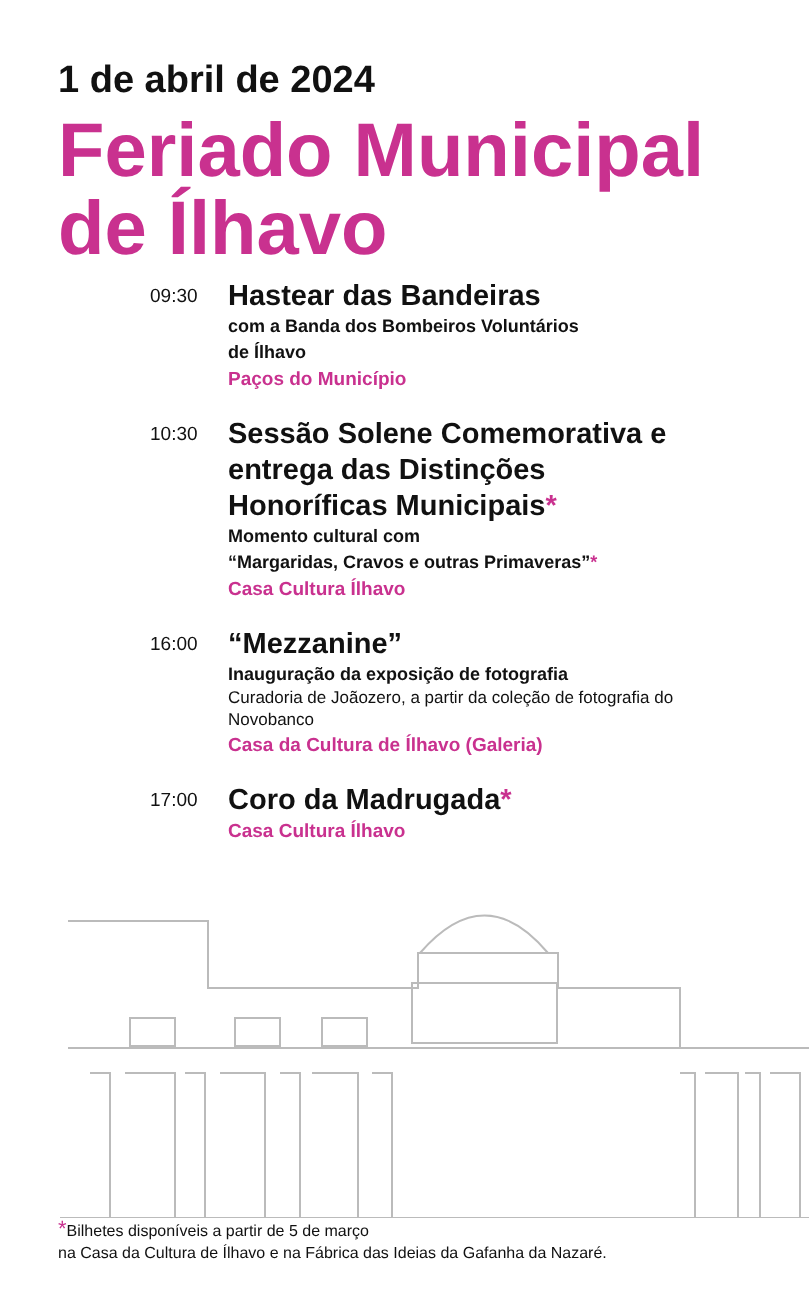1 de abril de 2024
Feriado Municipal de Ílhavo
09:30
Hastear das Bandeiras
com a Banda dos Bombeiros Voluntários
de Ílhavo
Paços do Município
10:30
Sessão Solene Comemorativa e entrega das Distinções Honoríficas Municipais*
Momento cultural com
“Margaridas, Cravos e outras Primaveras”*
Casa Cultura Ílhavo
16:00
“Mezzanine”
Inauguração da exposição de fotografia
Curadoria de Joãozero, a partir da coleção de fotografia do Novobanco
Casa da Cultura de Ílhavo (Galeria)
17:00
Coro da Madrugada*
Casa Cultura Ílhavo
*Bilhetes disponíveis a partir de 5 de março
na Casa da Cultura de Ílhavo e na Fábrica das Ideias da Gafanha da Nazaré.